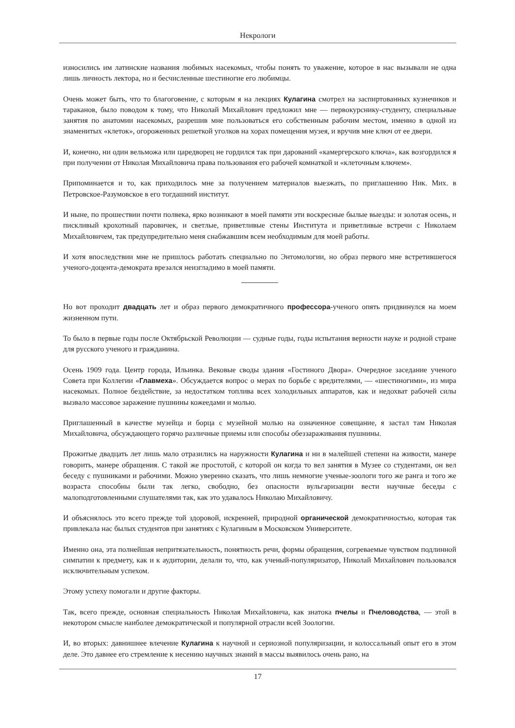Некрологи
износились им латинские названия любимых насекомых, чтобы понять то уважение, которое в нас вызывали не одна лишь личность лектора, но и бесчисленные шестиногие его любимцы.
Очень может быть, что то благоговение, с которым я на лекциях Кулагина смотрел на заспиртованных кузнечиков и тараканов, было поводом к тому, что Николай Михайлович предложил мне — первокурснику-студенту, специальные занятия по анатомии насекомых, разрешив мне пользоваться его собственным рабочим местом, именно в одной из знаменитых «клеток», огороженных решеткой уголков на хорах помещения музея, и вручив мне ключ от ее двери.
И, конечно, ни один вельможа или царедворец не гордился так при дарований «камергерского ключа», как возгордился я при получении от Николая Михайловича права пользования его рабочей комнаткой и «клеточным ключем».
Припоминается и то, как приходилось мне за получением материалов выезжать, по приглашению Ник. Мих. в Петровское-Разумовское в его тогдашний институт.
И ныне, по прошествии почти полвека, ярко возникают в моей памяти эти воскресные былые выезды: и золотая осень, и пискливый крохотный паровичек, и светлые, приветливые стены Института и приветливые встречи с Николаем Михайловичем, так предупредительно меня снабжавшим всем необходимым для моей работы.
И хотя впоследствии мне не пришлось работать специально по Энтомологии, но образ первого мне встретившегося ученого-доцента-демократа врезался неизгладимо в моей памяти.
Но вот проходит двадцать лет и образ первого демократичного профессора-ученого опять придвинулся на моем жизненном пути.
То было в первые годы после Октябрьской Революции — судные годы, годы испытания верности науке и родной стране для русского ученого и гражданина.
Осень 1909 года. Центр города, Ильинка. Вековые своды здания «Гостиного Двора». Очередное заседание ученого Совета при Коллегии «Главмеха». Обсуждается вопрос о мерах по борьбе с вредителями, — «шестиногими», из мира насекомых. Полное бездействие, за недостатком топлива всех холодильных аппаратов, как и недохват рабочей силы вызвало массовое заражение пушнины кожеедами и молью.
Приглашенный в качестве музейца и борца с музейной молью на означенное совещание, я застал там Николая Михайловича, обсуждающего горячо различные приемы или способы обеззараживания пушнины.
Прожитые двадцать лет лишь мало отразились на наружности Кулагина и ни в малейшей степени на живости, манере говорить, манере обращения. С такой же простотой, с которой он когда то вел занятия в Музее со студентами, он вел беседу с пушниками и рабочими. Можно уверенно сказать, что лишь немногие ученые-зоологи того же ранга и того же возраста способны были так легко, свободно, без опасности вульгаризации вести научные беседы с малоподготовленными слушателями так, как это удавалось Николаю Михайловичу.
И объяснялось это всего прежде той здоровой, искренней, природной органической демократичностью, которая так привлекала нас былых студентов при занятиях с Кулагиным в Московском Университете.
Именно она, эта полнейшая непритязательность, понятность речи, формы обращения, согреваемые чувством подлинной симпатии к предмету, как и к аудитории, делали то, что, как ученый-популяризатор, Николай Михайлович пользовался исключительным успехом.
Этому успеху помогали и другие факторы.
Так, всего прежде, основная специальность Николая Михайловича, как знатока пчелы и Пчеловодства, — этой в некотором смысле наиболее демократической и популярной отрасли всей Зоологии.
И, во вторых: давнишнее влечение Кулагина к научной и сериозной популяризации, и колоссальный опыт его в этом деле. Это давнее его стремление к несению научных знаний в массы выявилось очень рано, на
17